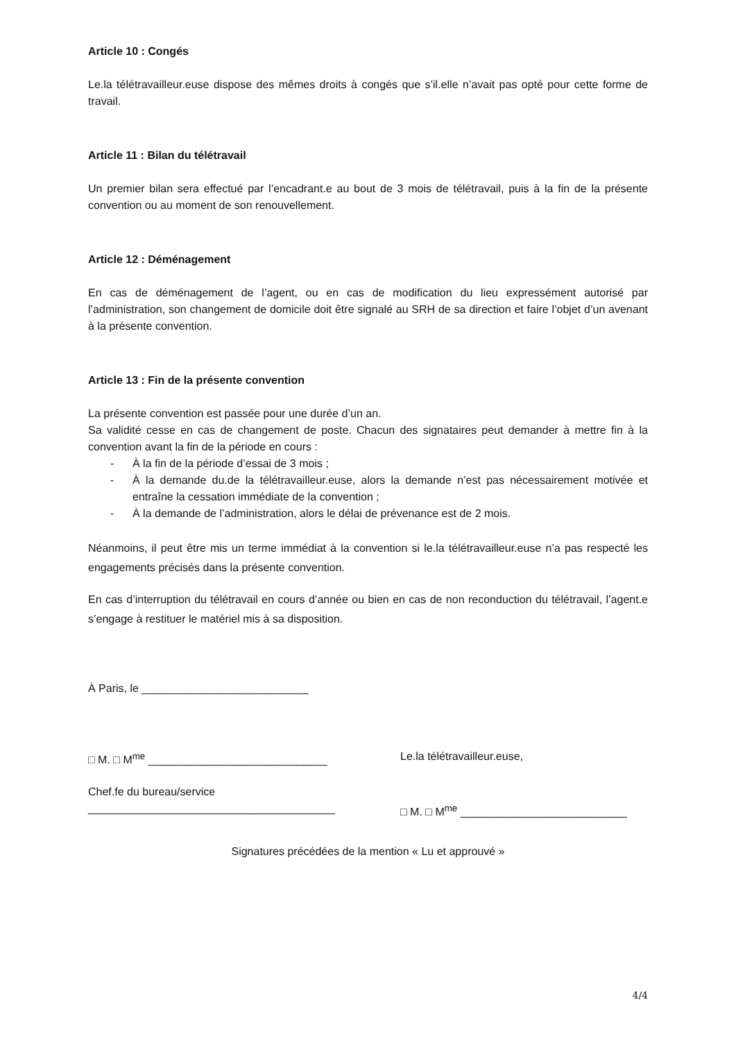Article 10 : Congés
Le.la télétravailleur.euse dispose des mêmes droits à congés que s’il.elle n’avait pas opté pour cette forme de travail.
Article 11 : Bilan du télétravail
Un premier bilan sera effectué par l’encadrant.e au bout de 3 mois de télétravail, puis à la fin de la présente convention ou au moment de son renouvellement.
Article 12 : Déménagement
En cas de déménagement de l’agent, ou en cas de modification du lieu expressément autorisé par l’administration, son changement de domicile doit être signalé au SRH de sa direction et faire l’objet d’un avenant à la présente convention.
Article 13 : Fin de la présente convention
La présente convention est passée pour une durée d’un an.
Sa validité cesse en cas de changement de poste. Chacun des signataires peut demander à mettre fin à la convention avant la fin de la période en cours :
- À la fin de la période d’essai de 3 mois ;
- À la demande du.de la télétravailleur.euse, alors la demande n’est pas nécessairement motivée et entraîne la cessation immédiate de la convention ;
- À la demande de l’administration, alors le délai de prévenance est de 2 mois.
Néanmoins, il peut être mis un terme immédiat à la convention si le.la télétravailleur.euse n’a pas respecté les engagements précisés dans la présente convention.
En cas d’interruption du télétravail en cours d’année ou bien en cas de non reconduction du télétravail, l’agent.e s’engage à restituer le matériel mis à sa disposition.
À Paris, le ___________________________
□ M. □ M<sup>me</sup> _____________________________
Le.la télétravailleur.euse,
Chef.fe du bureau/service
________________________________________
□ M. □ M<sup>me</sup> ___________________________
Signatures précédées de la mention « Lu et approuvé »
4/4